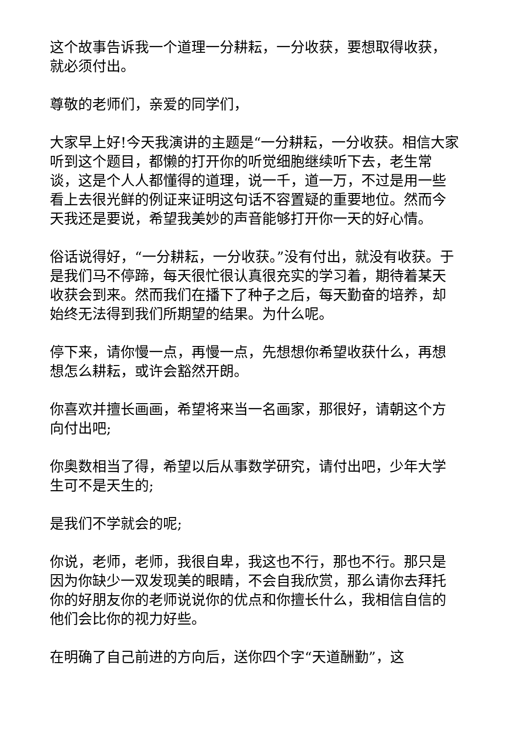这个故事告诉我一个道理一分耕耘，一分收获，要想取得收获，就必须付出。
尊敬的老师们，亲爱的同学们，
大家早上好!今天我演讲的主题是“一分耕耘，一分收获。相信大家听到这个题目，都懒的打开你的听觉细胞继续听下去，老生常谈，这是个人人都懂得的道理，说一千，道一万，不过是用一些看上去很光鲜的例证来证明这句话不容置疑的重要地位。然而今天我还是要说，希望我美妙的声音能够打开你一天的好心情。
俗话说得好，“一分耕耘，一分收获。”没有付出，就没有收获。于是我们马不停蹄，每天很忙很认真很充实的学习着，期待着某天收获会到来。然而我们在播下了种子之后，每天勤奋的培养，却始终无法得到我们所期望的结果。为什么呢。
停下来，请你慢一点，再慢一点，先想想你希望收获什么，再想想怎么耕耘，或许会豁然开朗。
你喜欢并擅长画画，希望将来当一名画家，那很好，请朝这个方向付出吧;
你奥数相当了得，希望以后从事数学研究，请付出吧，少年大学生可不是天生的;
是我们不学就会的呢;
你说，老师，老师，我很自卑，我这也不行，那也不行。那只是因为你缺少一双发现美的眼睛，不会自我欣赏，那么请你去拜托你的好朋友你的老师说说你的优点和你擅长什么，我相信自信的他们会比你的视力好些。
在明确了自己前进的方向后，送你四个字“天道酬勤”，这